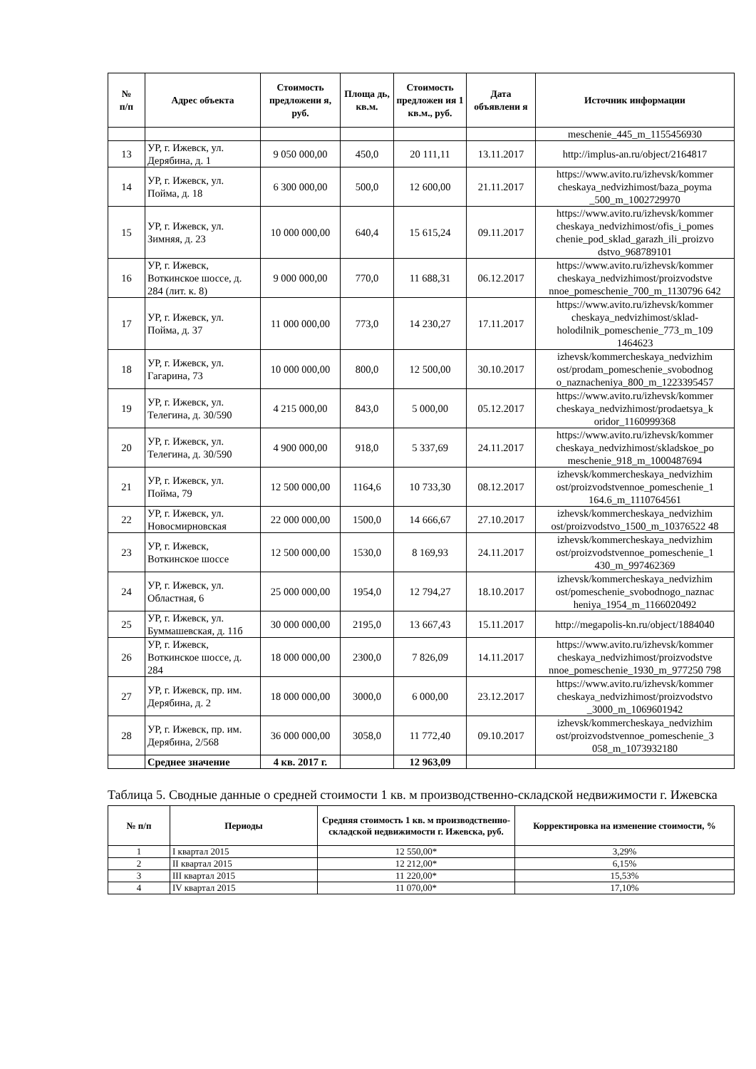| № п/п | Адрес объекта | Стоимость предложени я, руб. | Площа дь, кв.м. | Стоимость предложен ия 1 кв.м., руб. | Дата объявлени я | Источник информации |
| --- | --- | --- | --- | --- | --- | --- |
| | | | | | | meschenie_445_m_1155456930 |
| 13 | УР, г. Ижевск, ул. Дерябина, д. 1 | 9 050 000,00 | 450,0 | 20 111,11 | 13.11.2017 | http://implus-an.ru/object/2164817 |
| 14 | УР, г. Ижевск, ул. Пойма, д. 18 | 6 300 000,00 | 500,0 | 12 600,00 | 21.11.2017 | https://www.avito.ru/izhevsk/kommer cheskaya_nedvizhimost/baza_poyma _500_m_1002729970 |
| 15 | УР, г. Ижевск, ул. Зимняя, д. 23 | 10 000 000,00 | 640,4 | 15 615,24 | 09.11.2017 | https://www.avito.ru/izhevsk/kommer cheskaya_nedvizhimost/ofis_i_pomes chenie_pod_sklad_garazh_ili_proizvo dstvo_968789101 |
| 16 | УР, г. Ижевск, Воткинское шоссе, д. 284 (лит. к. 8) | 9 000 000,00 | 770,0 | 11 688,31 | 06.12.2017 | https://www.avito.ru/izhevsk/kommer cheskaya_nedvizhimost/proizvodstve nnoe_pomeschenie_700_m_1130796 642 |
| 17 | УР, г. Ижевск, ул. Пойма, д. 37 | 11 000 000,00 | 773,0 | 14 230,27 | 17.11.2017 | https://www.avito.ru/izhevsk/kommer cheskaya_nedvizhimost/sklad-holodilnik_pomeschenie_773_m_109 1464623 |
| 18 | УР, г. Ижевск, ул. Гагарина, 73 | 10 000 000,00 | 800,0 | 12 500,00 | 30.10.2017 | izhevsk/kommercheskaya_nedvizhim ost/prodam_pomeschenie_svobodnog o_naznacheniya_800_m_1223395457 |
| 19 | УР, г. Ижевск, ул. Телегина, д. 30/590 | 4 215 000,00 | 843,0 | 5 000,00 | 05.12.2017 | https://www.avito.ru/izhevsk/kommer cheskaya_nedvizhimost/prodaetsya_k oridor_1160999368 |
| 20 | УР, г. Ижевск, ул. Телегина, д. 30/590 | 4 900 000,00 | 918,0 | 5 337,69 | 24.11.2017 | https://www.avito.ru/izhevsk/kommer cheskaya_nedvizhimost/skladskoe_po meschenie_918_m_1000487694 |
| 21 | УР, г. Ижевск, ул. Пойма, 79 | 12 500 000,00 | 1164,6 | 10 733,30 | 08.12.2017 | izhevsk/kommercheskaya_nedvizhim ost/proizvodstvennoe_pomeschenie_1 164.6_m_1110764561 |
| 22 | УР, г. Ижевск, ул. Новосмирновская | 22 000 000,00 | 1500,0 | 14 666,67 | 27.10.2017 | izhevsk/kommercheskaya_nedvizhim ost/proizvodstvo_1500_m_10376522 48 |
| 23 | УР, г. Ижевск, Воткинское шоссе | 12 500 000,00 | 1530,0 | 8 169,93 | 24.11.2017 | izhevsk/kommercheskaya_nedvizhim ost/proizvodstvennoe_pomeschenie_1 430_m_997462369 |
| 24 | УР, г. Ижевск, ул. Областная, 6 | 25 000 000,00 | 1954,0 | 12 794,27 | 18.10.2017 | izhevsk/kommercheskaya_nedvizhim ost/pomeschenie_svobodnogo_naznac heniya_1954_m_1166020492 |
| 25 | УР, г. Ижевск, ул. Буммашевская, д. 11б | 30 000 000,00 | 2195,0 | 13 667,43 | 15.11.2017 | http://megapolis-kn.ru/object/1884040 |
| 26 | УР, г. Ижевск, Воткинское шоссе, д. 284 | 18 000 000,00 | 2300,0 | 7 826,09 | 14.11.2017 | https://www.avito.ru/izhevsk/kommer cheskaya_nedvizhimost/proizvodstve nnoe_pomeschenie_1930_m_977250 798 |
| 27 | УР, г. Ижевск, пр. им. Дерябина, д. 2 | 18 000 000,00 | 3000,0 | 6 000,00 | 23.12.2017 | https://www.avito.ru/izhevsk/kommer cheskaya_nedvizhimost/proizvodstvo _3000_m_1069601942 |
| 28 | УР, г. Ижевск, пр. им. Дерябина, 2/568 | 36 000 000,00 | 3058,0 | 11 772,40 | 09.10.2017 | izhevsk/kommercheskaya_nedvizhim ost/proizvodstvennoe_pomeschenie_3 058_m_1073932180 |
| | Среднее значение | 4 кв. 2017 г. | | 12 963,09 | | |
Таблица 5. Сводные данные о средней стоимости 1 кв. м производственно-складской недвижимости г. Ижевска
| № п/п | Периоды | Средняя стоимость 1 кв. м производственно-складской недвижимости г. Ижевска, руб. | Корректировка на изменение стоимости, % |
| --- | --- | --- | --- |
| 1 | I квартал 2015 | 12 550,00* | 3,29% |
| 2 | II квартал 2015 | 12 212,00* | 6,15% |
| 3 | III квартал 2015 | 11 220,00* | 15,53% |
| 4 | IV квартал 2015 | 11 070,00* | 17,10% |